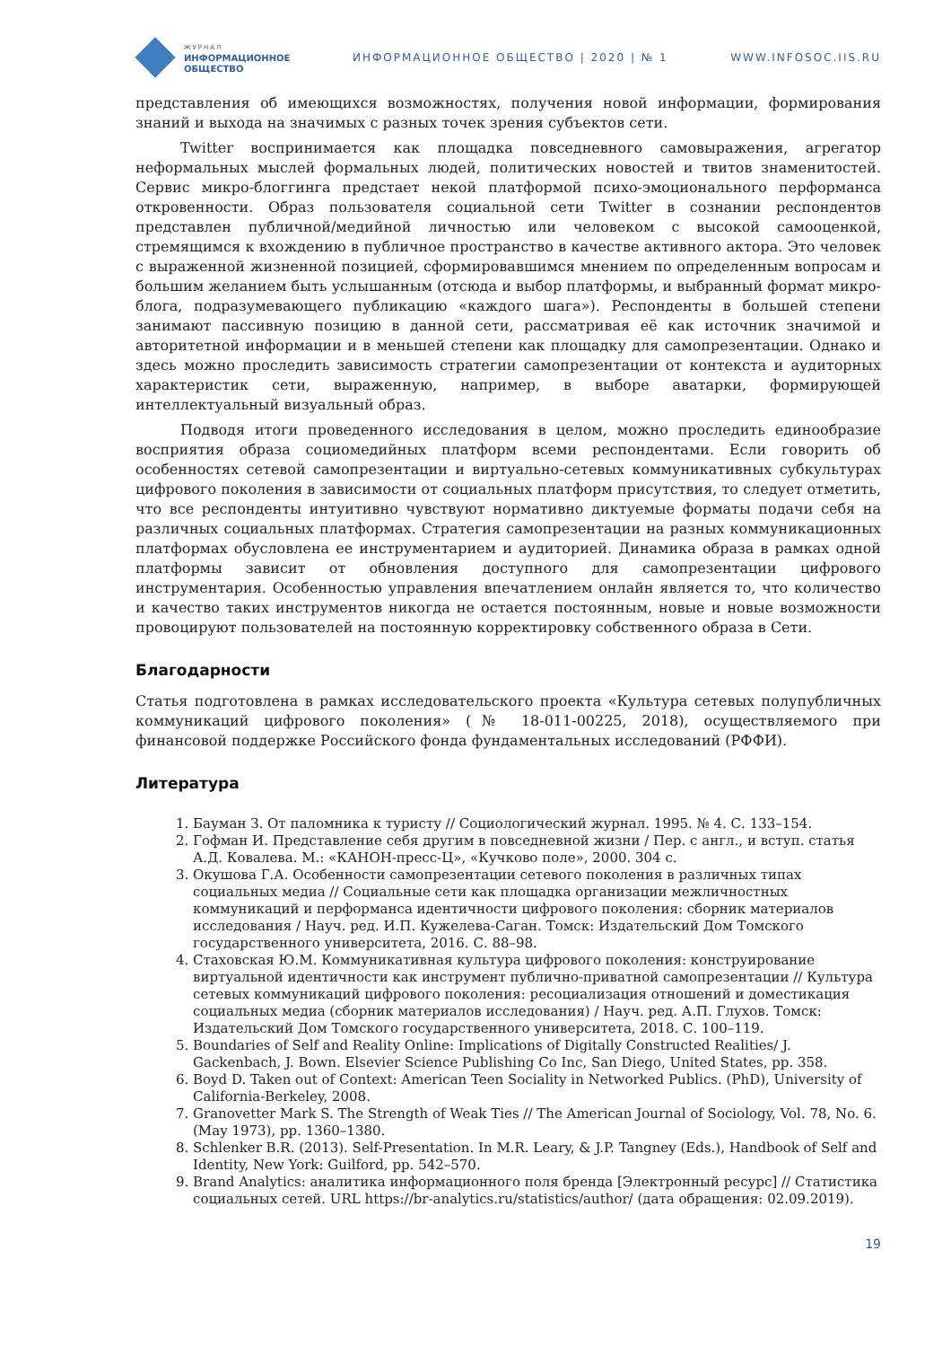ЖУРНАЛ
ИНФОРМАЦИОННОЕ
ОБЩЕСТВО
ИНФОРМАЦИОННОЕ ОБЩЕСТВО | 2020 | № 1
WWW.INFOSOC.IIS.RU
представления об имеющихся возможностях, получения новой информации, формирования знаний и выхода на значимых с разных точек зрения субъектов сети.
Twitter воспринимается как площадка повседневного самовыражения, агрегатор неформальных мыслей формальных людей, политических новостей и твитов знаменитостей. Сервис микро-блоггинга предстает некой платформой психо-эмоционального перформанса откровенности. Образ пользователя социальной сети Twitter в сознании респондентов представлен публичной/медийной личностью или человеком с высокой самооценкой, стремящимся к вхождению в публичное пространство в качестве активного актора. Это человек с выраженной жизненной позицией, сформировавшимся мнением по определенным вопросам и большим желанием быть услышанным (отсюда и выбор платформы, и выбранный формат микро-блога, подразумевающего публикацию «каждого шага»). Респонденты в большей степени занимают пассивную позицию в данной сети, рассматривая её как источник значимой и авторитетной информации и в меньшей степени как площадку для самопрезентации. Однако и здесь можно проследить зависимость стратегии самопрезентации от контекста и аудиторных характеристик сети, выраженную, например, в выборе аватарки, формирующей интеллектуальный визуальный образ.
Подводя итоги проведенного исследования в целом, можно проследить единообразие восприятия образа социомедийных платформ всеми респондентами. Если говорить об особенностях сетевой самопрезентации и виртуально-сетевых коммуникативных субкультурах цифрового поколения в зависимости от социальных платформ присутствия, то следует отметить, что все респонденты интуитивно чувствуют нормативно диктуемые форматы подачи себя на различных социальных платформах. Стратегия самопрезентации на разных коммуникационных платформах обусловлена ее инструментарием и аудиторией. Динамика образа в рамках одной платформы зависит от обновления доступного для самопрезентации цифрового инструментария. Особенностью управления впечатлением онлайн является то, что количество и качество таких инструментов никогда не остается постоянным, новые и новые возможности провоцируют пользователей на постоянную корректировку собственного образа в Сети.
Благодарности
Статья подготовлена в рамках исследовательского проекта «Культура сетевых полупубличных коммуникаций цифрового поколения» (№ 18-011-00225, 2018), осуществляемого при финансовой поддержке Российского фонда фундаментальных исследований (РФФИ).
Литература
1. Бауман З. От паломника к туристу // Социологический журнал. 1995. № 4. С. 133–154.
2. Гофман И. Представление себя другим в повседневной жизни / Пер. с англ., и вступ. статья А.Д. Ковалева. М.: «КАНОН-пресс-Ц», «Кучково поле», 2000. 304 с.
3. Окушова Г.А. Особенности самопрезентации сетевого поколения в различных типах социальных медиа // Социальные сети как площадка организации межличностных коммуникаций и перформанса идентичности цифрового поколения: сборник материалов исследования / Науч. ред. И.П. Кужелева-Саган. Томск: Издательский Дом Томского государственного университета, 2016. С. 88–98.
4. Стаховская Ю.М. Коммуникативная культура цифрового поколения: конструирование виртуальной идентичности как инструмент публично-приватной самопрезентации // Культура сетевых коммуникаций цифрового поколения: ресоциализация отношений и доместикация социальных медиа (сборник материалов исследования) / Науч. ред. А.П. Глухов. Томск: Издательский Дом Томского государственного университета, 2018. С. 100–119.
5. Boundaries of Self and Reality Online: Implications of Digitally Constructed Realities/ J. Gackenbach, J. Bown. Elsevier Science Publishing Co Inc, San Diego, United States, pp. 358.
6. Boyd D. Taken out of Context: American Teen Sociality in Networked Publics. (PhD), University of California-Berkeley, 2008.
7. Granovetter Mark S. The Strength of Weak Ties // The American Journal of Sociology, Vol. 78, No. 6. (May 1973), pp. 1360–1380.
8. Schlenker B.R. (2013). Self-Presentation. In M.R. Leary, & J.P. Tangney (Eds.), Handbook of Self and Identity, New York: Guilford, pp. 542–570.
9. Brand Analytics: аналитика информационного поля бренда [Электронный ресурс] // Статистика социальных сетей. URL https://br-analytics.ru/statistics/author/ (дата обращения: 02.09.2019).
19